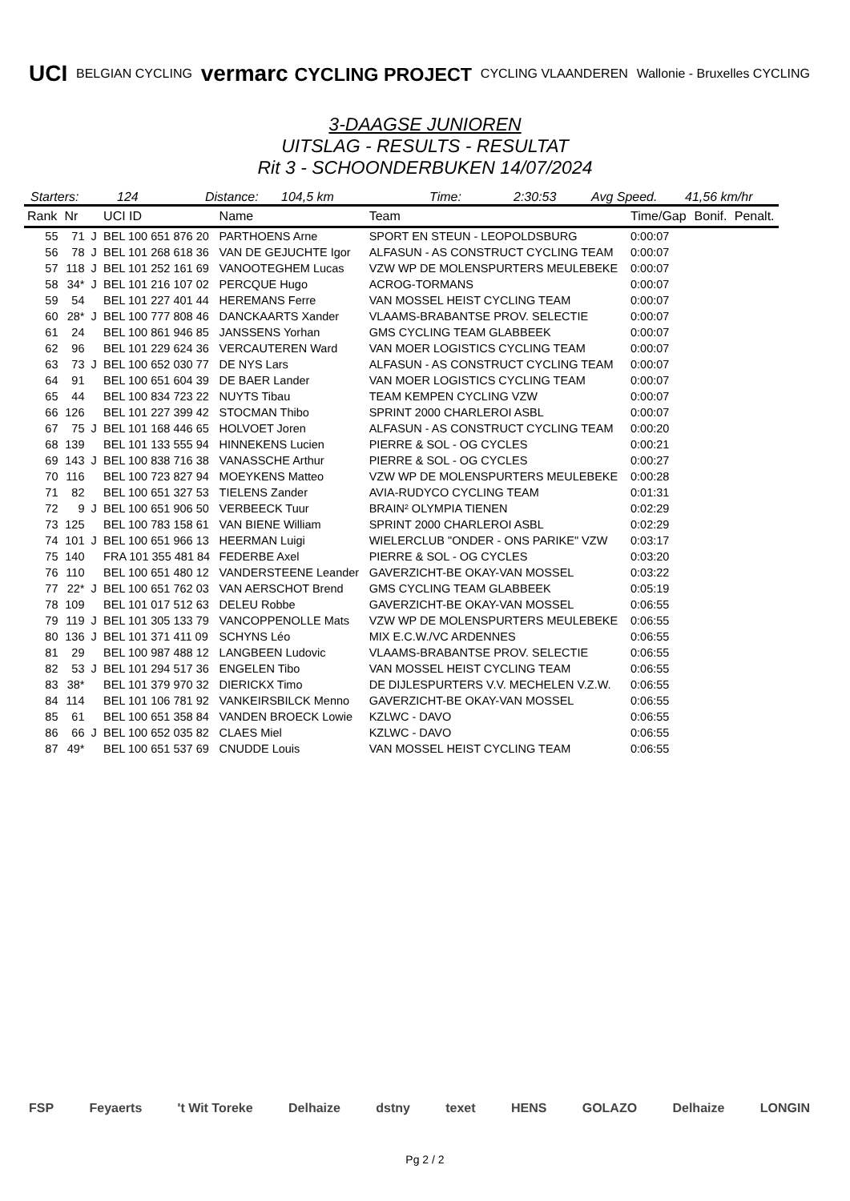UCI BELGIAN CYCLING vermarc CYCLING PROJECT CYCLING VLAANDEREN Wallonie - Bruxelles CYCLING
3-DAAGSE JUNIOREN
UITSLAG - RESULTS - RESULTAT
Rit 3 - SCHOONDERBUKEN 14/07/2024
Starters: 124 Distance: 104,5 km Time: 2:30:53 Avg Speed. 41,56 km/hr
| Rank | Nr | | UCI ID | Name | Team | Time/Gap | Bonif. | Penalt. |
| --- | --- | --- | --- | --- | --- | --- | --- | --- |
| 55 | 71 | J | BEL 100 651 876 20 | PARTHOENS Arne | SPORT EN STEUN - LEOPOLDSBURG | 0:00:07 | | |
| 56 | 78 | J | BEL 101 268 618 36 | VAN DE GEJUCHTE Igor | ALFASUN - AS CONSTRUCT CYCLING TEAM | 0:00:07 | | |
| 57 | 118 | J | BEL 101 252 161 69 | VANOOTEGHEM Lucas | VZW WP DE MOLENSPURTERS MEULEBEKE | 0:00:07 | | |
| 58 | 34* | J | BEL 101 216 107 02 | PERCQUE Hugo | ACROG-TORMANS | 0:00:07 | | |
| 59 | 54 | | BEL 101 227 401 44 | HEREMANS Ferre | VAN MOSSEL HEIST CYCLING TEAM | 0:00:07 | | |
| 60 | 28* | J | BEL 100 777 808 46 | DANCKAARTS Xander | VLAAMS-BRABANTSE PROV. SELECTIE | 0:00:07 | | |
| 61 | 24 | | BEL 100 861 946 85 | JANSSENS Yorhan | GMS CYCLING TEAM GLABBEEK | 0:00:07 | | |
| 62 | 96 | | BEL 101 229 624 36 | VERCAUTEREN Ward | VAN MOER LOGISTICS CYCLING TEAM | 0:00:07 | | |
| 63 | 73 | J | BEL 100 652 030 77 | DE NYS Lars | ALFASUN - AS CONSTRUCT CYCLING TEAM | 0:00:07 | | |
| 64 | 91 | | BEL 100 651 604 39 | DE BAER Lander | VAN MOER LOGISTICS CYCLING TEAM | 0:00:07 | | |
| 65 | 44 | | BEL 100 834 723 22 | NUYTS Tibau | TEAM KEMPEN CYCLING VZW | 0:00:07 | | |
| 66 | 126 | | BEL 101 227 399 42 | STOCMAN Thibo | SPRINT 2000 CHARLEROI ASBL | 0:00:07 | | |
| 67 | 75 | J | BEL 101 168 446 65 | HOLVOET Joren | ALFASUN - AS CONSTRUCT CYCLING TEAM | 0:00:20 | | |
| 68 | 139 | | BEL 101 133 555 94 | HINNEKENS Lucien | PIERRE & SOL - OG CYCLES | 0:00:21 | | |
| 69 | 143 | J | BEL 100 838 716 38 | VANASSCHE Arthur | PIERRE & SOL - OG CYCLES | 0:00:27 | | |
| 70 | 116 | | BEL 100 723 827 94 | MOEYKENS Matteo | VZW WP DE MOLENSPURTERS MEULEBEKE | 0:00:28 | | |
| 71 | 82 | | BEL 100 651 327 53 | TIELENS Zander | AVIA-RUDYCO CYCLING TEAM | 0:01:31 | | |
| 72 | 9 | J | BEL 100 651 906 50 | VERBEECK Tuur | BRAIN² OLYMPIA TIENEN | 0:02:29 | | |
| 73 | 125 | | BEL 100 783 158 61 | VAN BIENE William | SPRINT 2000 CHARLEROI ASBL | 0:02:29 | | |
| 74 | 101 | J | BEL 100 651 966 13 | HEERMAN Luigi | WIELERCLUB "ONDER - ONS PARIKE" VZW | 0:03:17 | | |
| 75 | 140 | | FRA 101 355 481 84 | FEDERBE Axel | PIERRE & SOL - OG CYCLES | 0:03:20 | | |
| 76 | 110 | | BEL 100 651 480 12 | VANDERSTEENE Leander | GAVERZICHT-BE OKAY-VAN MOSSEL | 0:03:22 | | |
| 77 | 22* | J | BEL 100 651 762 03 | VAN AERSCHOT Brend | GMS CYCLING TEAM GLABBEEK | 0:05:19 | | |
| 78 | 109 | | BEL 101 017 512 63 | DELEU Robbe | GAVERZICHT-BE OKAY-VAN MOSSEL | 0:06:55 | | |
| 79 | 119 | J | BEL 101 305 133 79 | VANCOPPENOLLE Mats | VZW WP DE MOLENSPURTERS MEULEBEKE | 0:06:55 | | |
| 80 | 136 | J | BEL 101 371 411 09 | SCHYNS Léo | MIX E.C.W./VC ARDENNES | 0:06:55 | | |
| 81 | 29 | | BEL 100 987 488 12 | LANGBEEN Ludovic | VLAAMS-BRABANTSE PROV. SELECTIE | 0:06:55 | | |
| 82 | 53 | J | BEL 101 294 517 36 | ENGELEN Tibo | VAN MOSSEL HEIST CYCLING TEAM | 0:06:55 | | |
| 83 | 38* | | BEL 101 379 970 32 | DIERICKX Timo | DE DIJLESPURTERS V.V. MECHELEN V.Z.W. | 0:06:55 | | |
| 84 | 114 | | BEL 101 106 781 92 | VANKEIRSBILCK Menno | GAVERZICHT-BE OKAY-VAN MOSSEL | 0:06:55 | | |
| 85 | 61 | | BEL 100 651 358 84 | VANDEN BROECK Lowie | KZLWC - DAVO | 0:06:55 | | |
| 86 | 66 | J | BEL 100 652 035 82 | CLAES Miel | KZLWC - DAVO | 0:06:55 | | |
| 87 | 49* | | BEL 100 651 537 69 | CNUDDE Louis | VAN MOSSEL HEIST CYCLING TEAM | 0:06:55 | | |
FSP Feyaerts 't Wit Toreke Delhaize dstny texet HENS GOLAZO Delhaize LONGIN
Pg 2 / 2